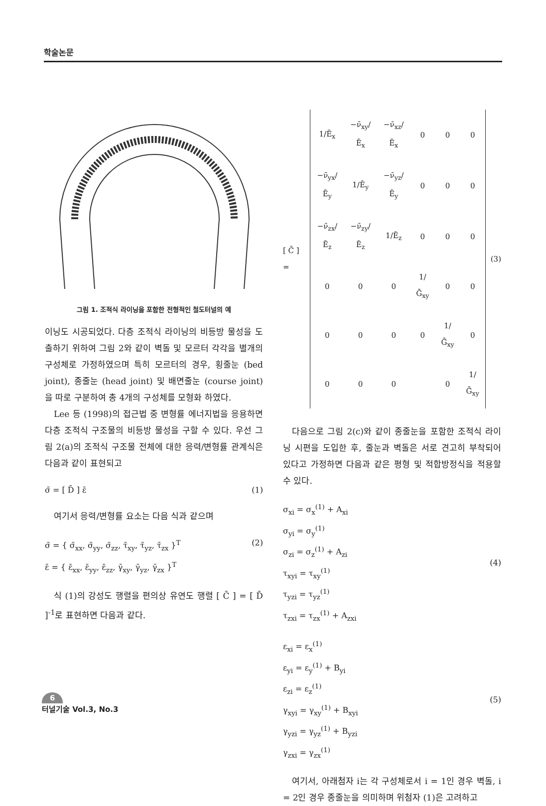학술논문
그림 1. 조적식 라이닝을 포함한 전형적인 철도터널의 예
이닝도 시공되었다. 다층 조적식 라이닝의 비등방 물성을 도출하기 위하여 그림 2와 같이 벽돌 및 모르터 각각을 별개의 구성체로 가정하였으며 특히 모르터의 경우, 횡줄눈 (bed joint), 종줄눈 (head joint) 및 배면줄눈 (course joint) 을 따로 구분하여 총 4개의 구성체를 모형화 하였다.
Lee 등 (1998)의 접근법 중 변형률 에너지법을 응용하면 다층 조적식 구조물의 비등방 물성을 구할 수 있다. 우선 그림 2(a)의 조적식 구조물 전체에 대한 응력/변형률 관계식은 다음과 같이 표현되고
σ̄ = [ D̄ ] ε̄ (1)
여기서 응력/변형률 요소는 다음 식과 같으며
σ̄ = { σ̄<sub>xx</sub>, σ̄<sub>yy</sub>, σ̄<sub>zz</sub>, τ̄<sub>xy</sub>, τ̄<sub>yz</sub>, τ̄<sub>zx</sub> }<sup>T</sup>
ε̄ = { ε̄<sub>xx</sub>, ε̄<sub>yy</sub>, ε̄<sub>zz</sub>, γ̄<sub>xy</sub>, γ̄<sub>yz</sub>, γ̄<sub>zx</sub> }<sup>T</sup> (2)
식 (1)의 강성도 행렬을 편의상 유연도 행렬 [ C̄ ] = [ D̄ ]<sup>-1</sup>로 표현하면 다음과 같다.
[ C̄ ] =
| 1/Ē<sub>x</sub> | −ν̄<sub>xy</sub>/Ē<sub>x</sub> | −ν̄<sub>xz</sub>/Ē<sub>x</sub> | 0 | 0 | 0 |
| −ν̄<sub>yx</sub>/Ē<sub>y</sub> | 1/Ē<sub>y</sub> | −ν̄<sub>yz</sub>/Ē<sub>y</sub> | 0 | 0 | 0 |
| −ν̄<sub>zx</sub>/Ē<sub>z</sub> | −ν̄<sub>zy</sub>/Ē<sub>z</sub> | 1/Ē<sub>z</sub> | 0 | 0 | 0 |
| 0 | 0 | 0 | 1/Ḡ<sub>xy</sub> | 0 | 0 |
| 0 | 0 | 0 | 0 | 1/Ḡ<sub>xy</sub> | 0 |
| 0 | 0 | 0 | | 0 | 1/Ḡ<sub>xy</sub> |
(3)
다음으로 그림 2(c)와 같이 종줄눈을 포함한 조적식 라이닝 시편을 도입한 후, 줄눈과 벽돌은 서로 견고히 부착되어 있다고 가정하면 다음과 같은 평형 및 적합방정식을 적용할 수 있다.
σ<sub>xi</sub> = σ<sub>x</sub><sup>(1)</sup> + A<sub>xi</sub>
σ<sub>yi</sub> = σ<sub>y</sub><sup>(1)</sup>
σ<sub>zi</sub> = σ<sub>z</sub><sup>(1)</sup> + A<sub>zi</sub>
τ<sub>xyi</sub> = τ<sub>xy</sub><sup>(1)</sup>
τ<sub>yzi</sub> = τ<sub>yz</sub><sup>(1)</sup>
τ<sub>zxi</sub> = τ<sub>zx</sub><sup>(1)</sup> + A<sub>zxi</sub> (4)
ε<sub>xi</sub> = ε<sub>x</sub><sup>(1)</sup>
ε<sub>yi</sub> = ε<sub>y</sub><sup>(1)</sup> + B<sub>yi</sub>
ε<sub>zi</sub> = ε<sub>z</sub><sup>(1)</sup>
γ<sub>xyi</sub> = γ<sub>xy</sub><sup>(1)</sup> + B<sub>xyi</sub>
γ<sub>yzi</sub> = γ<sub>yz</sub><sup>(1)</sup> + B<sub>yzi</sub>
γ<sub>zxi</sub> = γ<sub>zx</sub><sup>(1)</sup> (5)
여기서, 아래첨자 i는 각 구성체로서 i = 1인 경우 벽돌, i = 2인 경우 종줄눈을 의미하며 위첨자 (1)은 고려하고
6
터널기술 Vol.3, No.3